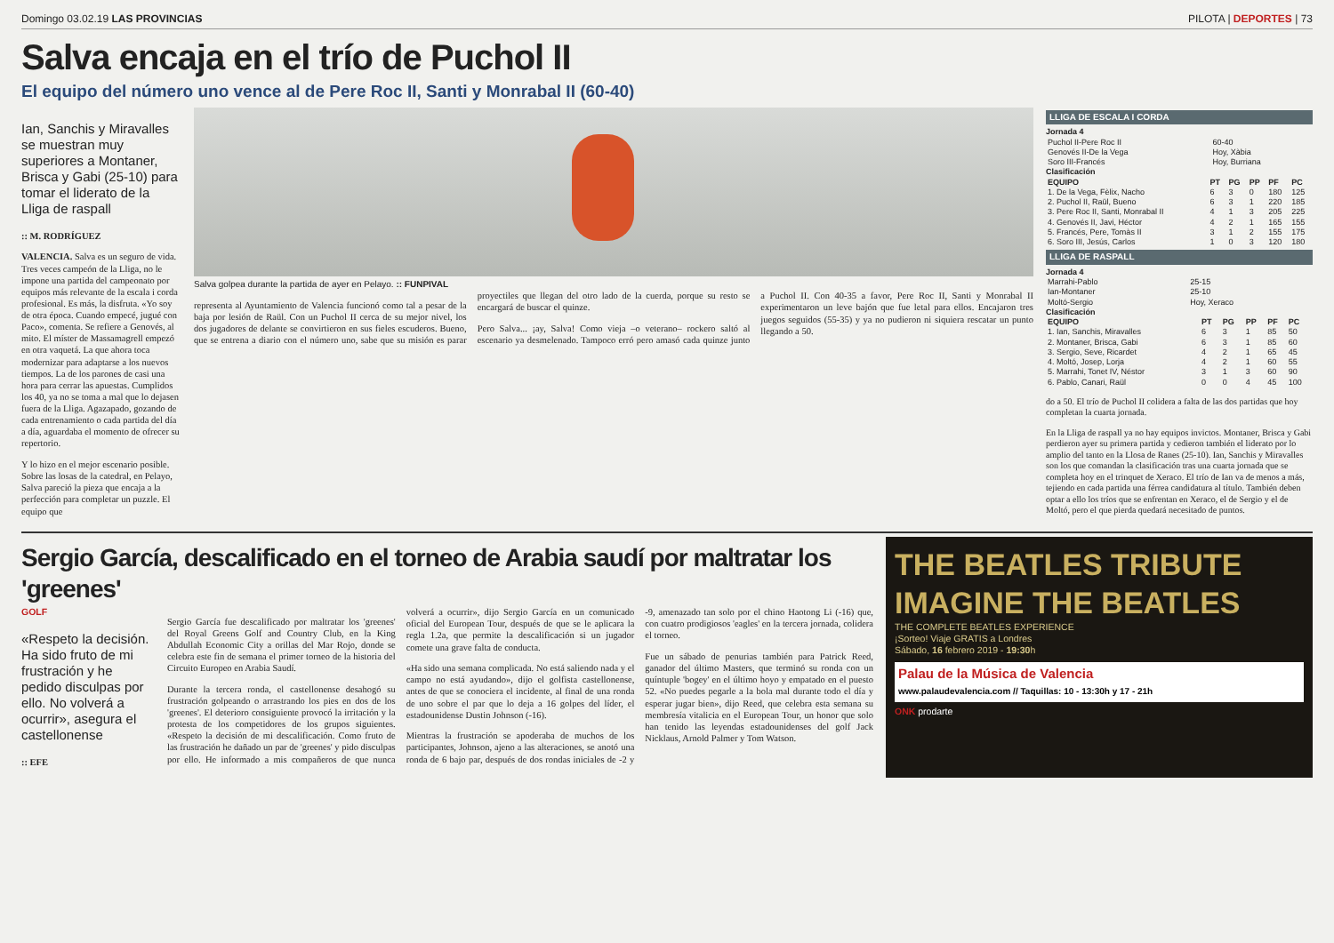Domingo 03.02.19 LAS PROVINCIAS PILOTA | DEPORTES | 73
Salva encaja en el trío de Puchol II
El equipo del número uno vence al de Pere Roc II, Santi y Monrabal II (60-40)
Ian, Sanchis y Miravalles se muestran muy superiores a Montaner, Brisca y Gabi (25-10) para tomar el liderato de la Lliga de raspall
:: M. RODRÍGUEZ
VALENCIA. Salva es un seguro de vida. Tres veces campeón de la Lliga, no le impone una partida del campeonato por equipos más relevante de la escala i corda profesional. Es más, la disfruta. «Yo soy de otra época. Cuando empecé, jugué con Paco», comenta. Se refiere a Genovés, al mito. El míster de Massamagrell empezó en otra vaquetá. La que ahora toca modernizar para adaptarse a los nuevos tiempos. La de los parones de casi una hora para cerrar las apuestas. Cumplidos los 40, ya no se toma a mal que lo dejasen fuera de la Lliga. Agazapado, gozando de cada entrenamiento o cada partida del día a día, aguardaba el momento de ofrecer su repertorio.
Y lo hizo en el mejor escenario posible. Sobre las losas de la catedral, en Pelayo, Salva pareció la pieza que encaja a la perfección para completar un puzzle. El equipo que
Salva golpea durante la partida de ayer en Pelayo. :: FUNPIVAL
representa al Ayuntamiento de Valencia funcionó como tal a pesar de la baja por lesión de Raül. Con un Puchol II cerca de su mejor nivel, los dos jugadores de delante se convirtieron en sus fieles escuderos. Bueno, que se entrena a diario con el número uno, sabe que su misión es parar proyectiles que llegan del otro lado de la cuerda, porque su resto se encargará de buscar el quinze.
Pero Salva... ¡ay, Salva! Como vieja –o veterano– rockero saltó al escenario ya desmelenado. Tampoco erró pero amasó cada quinze junto a Puchol II. Con 40-35 a favor, Pere Roc II, Santi y Monrabal II experimentaron un leve bajón que fue letal para ellos. Encajaron tres juegos seguidos (55-35) y ya no pudieron ni siquiera rescatar un punto llegando a 50.
LLIGA DE ESCALA I CORDA
Jornada 4
| Puchol II-Pere Roc II | 60-40 |
| Genovés II-De la Vega | Hoy, Xàbia |
| Soro III-Francés | Hoy, Burriana |
Clasificación
| EQUIPO | PT | PG | PP | PF | PC |
| --- | --- | --- | --- | --- | --- |
| 1. De la Vega, Fèlix, Nacho | 6 | 3 | 0 | 180 | 125 |
| 2. Puchol II, Raül, Bueno | 6 | 3 | 1 | 220 | 185 |
| 3. Pere Roc II, Santi, Monrabal II | 4 | 1 | 3 | 205 | 225 |
| 4. Genovés II, Javi, Héctor | 4 | 2 | 1 | 165 | 155 |
| 5. Francés, Pere, Tomàs II | 3 | 1 | 2 | 155 | 175 |
| 6. Soro III, Jesús, Carlos | 1 | 0 | 3 | 120 | 180 |
LLIGA DE RASPALL
Jornada 4
| Marrahi-Pablo | 25-15 |
| Ian-Montaner | 25-10 |
| Moltó-Sergio | Hoy, Xeraco |
Clasificación
| EQUIPO | PT | PG | PP | PF | PC |
| --- | --- | --- | --- | --- | --- |
| 1. Ian, Sanchis, Miravalles | 6 | 3 | 1 | 85 | 50 |
| 2. Montaner, Brisca, Gabi | 6 | 3 | 1 | 85 | 60 |
| 3. Sergio, Seve, Ricardet | 4 | 2 | 1 | 65 | 45 |
| 4. Moltó, Josep, Lorja | 4 | 2 | 1 | 60 | 55 |
| 5. Marrahi, Tonet IV, Néstor | 3 | 1 | 3 | 60 | 90 |
| 6. Pablo, Canari, Raül | 0 | 0 | 4 | 45 | 100 |
do a 50. El trío de Puchol II coliderа a falta de las dos partidas que hoy completan la cuarta jornada.
En la Lliga de raspall ya no hay equipos invictos. Montaner, Brisca y Gabi perdieron ayer su primera partida y cedieron también el liderato por lo amplio del tanto en la Llosa de Ranes (25-10). Ian, Sanchis y Miravalles son los que comandan la clasificación tras una cuarta jornada que se completa hoy en el trinquet de Xeraco. El trío de Ian va de menos a más, tejiendo en cada partida una férrea candidatura al título. También deben optar a ello los tríos que se enfrentan en Xeraco, el de Sergio y el de Moltó, pero el que pierda quedará necesitado de puntos.
Sergio García, descalificado en el torneo de Arabia saudí por maltratar los 'greenes'
GOLF
«Respeto la decisión. Ha sido fruto de mi frustración y he pedido disculpas por ello. No volverá a ocurrir», asegura el castellonense
:: EFE
Sergio García fue descalificado por maltratar los 'greenes' del Royal Greens Golf and Country Club, en la King Abdullah Economic City a orillas del Mar Rojo, donde se celebra este fin de semana el primer torneo de la historia del Circuito Europeo en Arabia Saudí.
Durante la tercera ronda, el castellonense desahogó su frustración golpeando o arrastrando los pies en dos de los 'greenes'. El deterioro consiguiente provocó la irritación y la protesta de los competidores de los grupos siguientes. «Respeto la decisión de mi descalificación. Como fruto de las frustración he dañado un par de 'greenes' y pido disculpas por ello. He informado a mis compañeros de que nunca volverá a ocurrir», dijo Sergio García en un comunicado oficial del European Tour, después de que se le aplicara la regla 1.2a, que permite la descalificación si un jugador comete una grave falta de conducta.
«Ha sido una semana complicada. No está saliendo nada y el campo no está ayudando», dijo el golfista castellonense, antes de que se conociera el incidente, al final de una ronda de uno sobre el par que lo deja a 16 golpes del líder, el estadounidense Dustin Johnson (-16).
Mientras la frustración se apoderaba de muchos de los participantes, Johnson, ajeno a las alteraciones, se anotó una ronda de 6 bajo par, después de dos rondas iniciales de -2 y -9, amenazado tan solo por el chino Haotong Li (-16) que, con cuatro prodigiosos 'eagles' en la tercera jornada, colidera el torneo.
Fue un sábado de penurias también para Patrick Reed, ganador del último Masters, que terminó su ronda con un quíntuple 'bogey' en el último hoyo y empatado en el puesto 52. «No puedes pegarle a la bola mal durante todo el día y esperar jugar bien», dijo Reed, que celebra esta semana su membresía vitalicia en el European Tour, un honor que solo han tenido las leyendas estadounidenses del golf Jack Nicklaus, Arnold Palmer y Tom Watson.
THE BEATLES TRIBUTE
IMAGINE THE BEATLES
THE COMPLETE BEATLES EXPERIENCE
¡Sorteo! Viaje GRATIS a Londres
Sábado, 16 febrero 2019 - 19:30h
Palau de la Música de Valencia
www.palaudevalencia.com // Taquillas: 10 - 13:30h y 17 - 21h
ONK prodarte